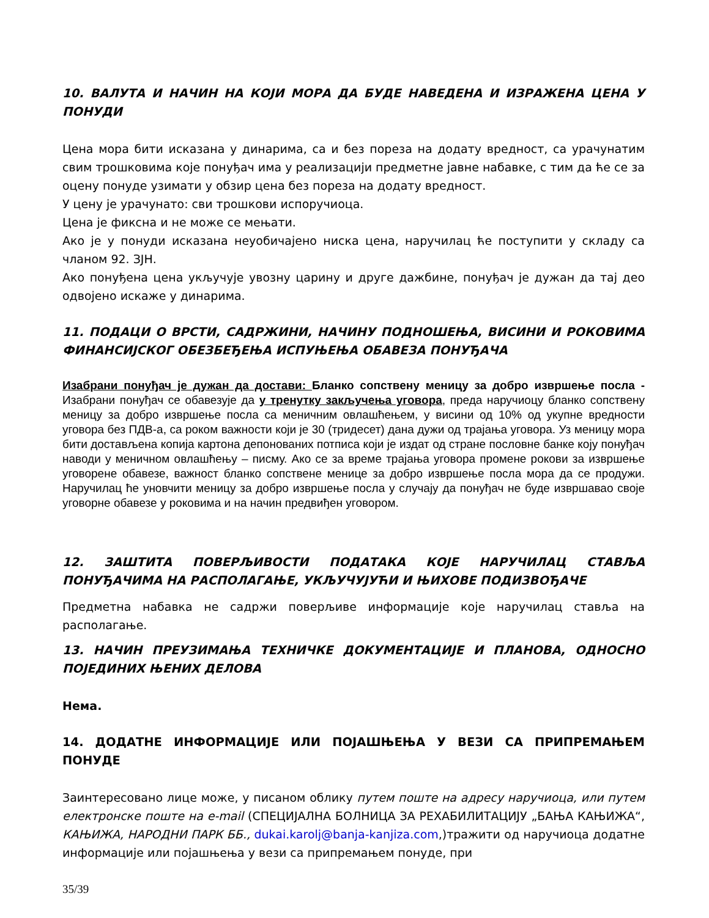10. ВАЛУТА И НАЧИН НА КОЈИ МОРА ДА БУДЕ НАВЕДЕНА И ИЗРАЖЕНА ЦЕНА У ПОНУДИ
Цена мора бити исказана у динарима, са и без пореза на додату вредност, са урачунатим свим трошковима које понуђач има у реализацији предметне јавне набавке, с тим да ће се за оцену понуде узимати у обзир цена без пореза на додату вредност.
У цену је урачунато: сви трошкови испоручиоца.
Цена је фиксна и не може се мењати.
Ако је у понуди исказана неуобичајено ниска цена, наручилац ће поступити у складу са чланом 92. ЗЈН.
Ако понуђена цена укључује увозну царину и друге дажбине, понуђач је дужан да тај део одвојено искаже у динарима.
11. ПОДАЦИ О ВРСТИ, САДРЖИНИ, НАЧИНУ ПОДНОШЕЊА, ВИСИНИ И РОКОВИМА ФИНАНСИЈСКОГ ОБЕЗБЕЂЕЊА ИСПУЊЕЊА ОБАВЕЗА ПОНУЂАЧА
Изабрани понуђач је дужан да достави: Бланко сопствену меницу за добро извршење посла - Изабрани понуђач се обавезује да у тренутку закључења уговора, преда наручиоцу бланко сопствену меницу за добро извршење посла са меничним овлашћењем, у висини од 10% од укупне вредности уговора без ПДВ-а, са роком важности који је 30 (тридесет) дана дужи од трајања уговора. Уз меницу мора бити достављена копија картона депонованих потписа који је издат од стране пословне банке коју понуђач наводи у меничном овлашћењу – писму. Ако се за време трајања уговора промене рокови за извршење уговорене обавезе, важност бланко сопствене менице за добро извршење посла мора да се продужи. Наручилац ће уновчити меницу за добро извршење посла у случају да понуђач не буде извршавао своје уговорне обавезе у роковима и на начин предвиђен уговором.
12. ЗАШТИТА ПОВЕРЉИВОСТИ ПОДАТАКА КОЈЕ НАРУЧИЛАЦ СТАВЉА ПОНУЂАЧИМА НА РАСПОЛАГАЊЕ, УКЉУЧУЈУЋИ И ЊИХОВЕ ПОДИЗВОЂАЧЕ
Предметна набавка не садржи поверљиве информације које наручилац ставља на располагање.
13. НАЧИН ПРЕУЗИМАЊА ТЕХНИЧКЕ ДОКУМЕНТАЦИЈЕ И ПЛАНОВА, ОДНОСНО ПОЈЕДИНИХ ЊЕНИХ ДЕЛОВА
Нема.
14. ДОДАТНЕ ИНФОРМАЦИЈЕ ИЛИ ПОЈАШЊЕЊА У ВЕЗИ СА ПРИПРЕМАЊЕМ ПОНУДЕ
Заинтересовано лице може, у писаном облику путем поште на адресу наручиоца, или путем електронске поште на e-mail (СПЕЦИЈАЛНА БОЛНИЦА ЗА РЕХАБИЛИТАЦИЈУ „БАЊА КАЊИЖА“, КАЊИЖА, НАРОДНИ ПАРК ББ., dukai.karolj@banja-kanjiza.com,)тражити од наручиоца додатне информације или појашњења у вези са припремањем понуде, при
35/39